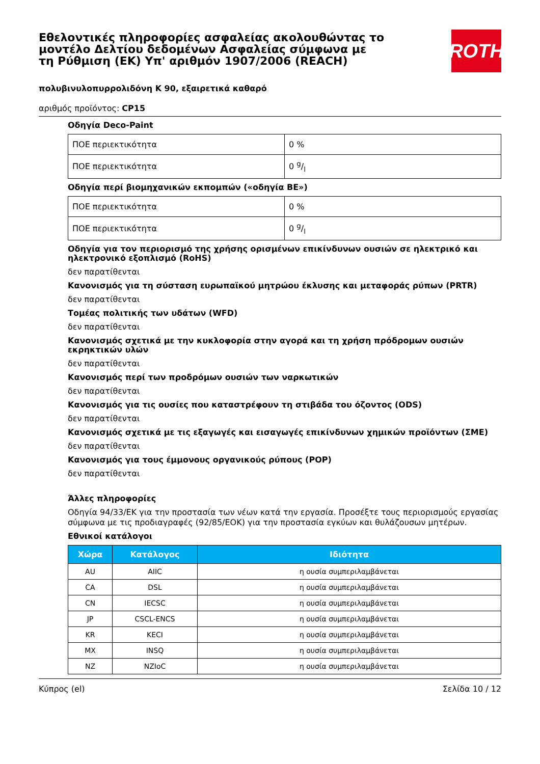Εθελοντικές πληροφορίες ασφαλείας ακολουθώντας το μοντέλο Δελτίου δεδομένων Ασφαλείας σύμφωνα με τη Ρύθμιση (ΕΚ) Υπ' αριθμόν 1907/2006 (REACH)
ROTH
πολυβινυλοπυρρολιδόνη K 90, εξαιρετικά καθαρό
αριθμός προϊόντος: CP15
Οδηγία Deco-Paint
| ΠΟΕ περιεκτικότητα | 0 % |
| ΠΟΕ περιεκτικότητα | 0 g/l |
Οδηγία περί βιομηχανικών εκπομπών («οδηγία ΒΕ»)
| ΠΟΕ περιεκτικότητα | 0 % |
| ΠΟΕ περιεκτικότητα | 0 g/l |
Οδηγία για τον περιορισμό της χρήσης ορισμένων επικίνδυνων ουσιών σε ηλεκτρικό και ηλεκτρονικό εξοπλισμό (RoHS)
δεν παρατίθενται
Κανονισμός για τη σύσταση ευρωπαϊκού μητρώου έκλυσης και μεταφοράς ρύπων (PRTR)
δεν παρατίθενται
Τομέας πολιτικής των υδάτων (WFD)
δεν παρατίθενται
Κανονισμός σχετικά με την κυκλοφορία στην αγορά και τη χρήση πρόδρομων ουσιών εκρηκτικών υλών
δεν παρατίθενται
Κανονισμός περί των προδρόμων ουσιών των ναρκωτικών
δεν παρατίθενται
Κανονισμός για τις ουσίες που καταστρέφουν τη στιβάδα του όζοντος (ODS)
δεν παρατίθενται
Κανονισμός σχετικά με τις εξαγωγές και εισαγωγές επικίνδυνων χημικών προϊόντων (ΣΜΕ)
δεν παρατίθενται
Κανονισμός για τους έμμονους οργανικούς ρύπους (POP)
δεν παρατίθενται
Άλλες πληροφορίες
Οδηγία 94/33/ΕΚ για την προστασία των νέων κατά την εργασία. Προσέξτε τους περιορισμούς εργασίας σύμφωνα με τις προδιαγραφές (92/85/ΕΟΚ) για την προστασία εγκύων και θυλάζουσων μητέρων.
Εθνικοί κατάλογοι
| Χώρα | Κατάλογος | Ιδιότητα |
| --- | --- | --- |
| AU | AIIC | η ουσία συμπεριλαμβάνεται |
| CA | DSL | η ουσία συμπεριλαμβάνεται |
| CN | IECSC | η ουσία συμπεριλαμβάνεται |
| JP | CSCL-ENCS | η ουσία συμπεριλαμβάνεται |
| KR | KECI | η ουσία συμπεριλαμβάνεται |
| MX | INSQ | η ουσία συμπεριλαμβάνεται |
| NZ | NZIoC | η ουσία συμπεριλαμβάνεται |
Κύπρος (el) Σελίδα 10 / 12